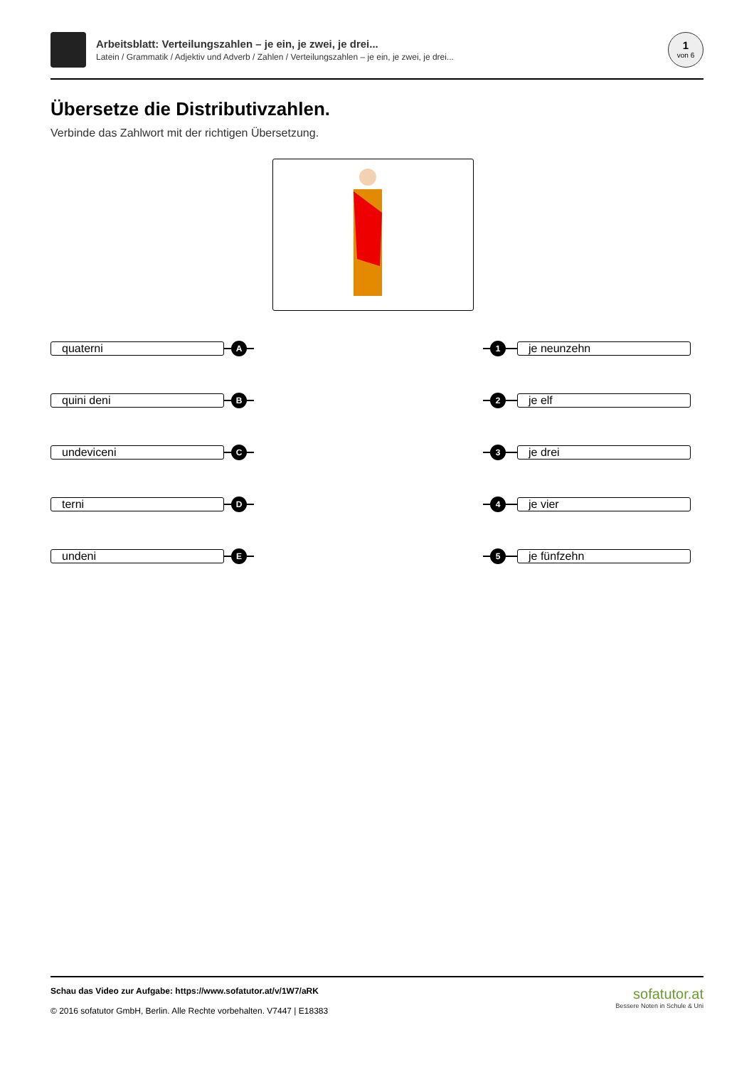Arbeitsblatt: Verteilungszahlen – je ein, je zwei, je drei...
Latein / Grammatik / Adjektiv und Adverb / Zahlen / Verteilungszahlen – je ein, je zwei, je drei...
1
von 6
Übersetze die Distributivzahlen.
Verbinde das Zahlwort mit der richtigen Übersetzung.
quaterni
A
1
je neunzehn
quini deni
B
2
je elf
undeviceni
C
3
je drei
terni
D
4
je vier
undeni
E
5
je fünfzehn
Schau das Video zur Aufgabe: https://www.sofatutor.at/v/1W7/aRK
© 2016 sofatutor GmbH, Berlin. Alle Rechte vorbehalten. V7447 | E18383
sofatutor.at
Bessere Noten in Schule & Uni